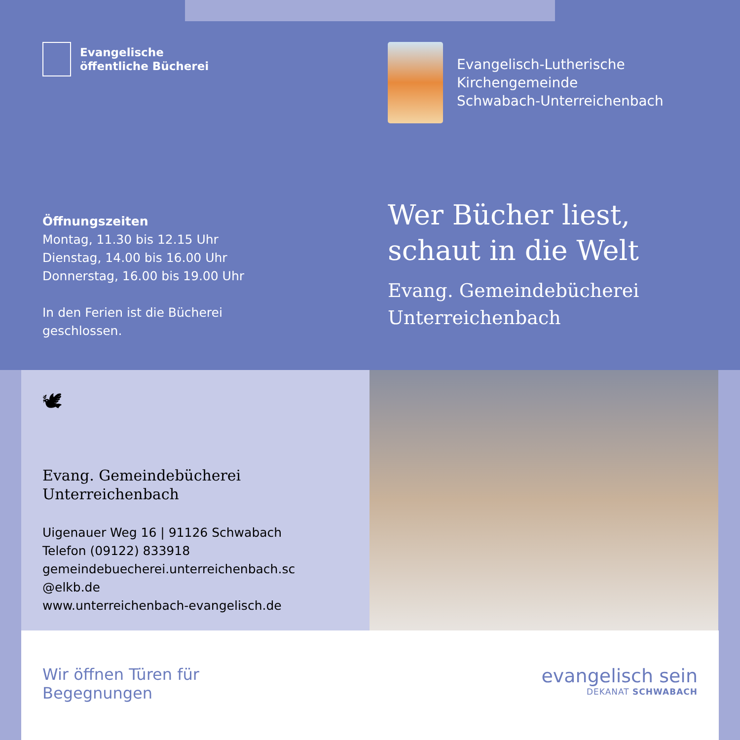Evangelische
öffentliche Bücherei
Evangelisch-Lutherische
Kirchengemeinde
Schwabach-Unterreichenbach
Öffnungszeiten
Montag, 11.30 bis 12.15 Uhr
Dienstag, 14.00 bis 16.00 Uhr
Donnerstag, 16.00 bis 19.00 Uhr
In den Ferien ist die Bücherei
geschlossen.
Wer Bücher liest,
schaut in die Welt
Evang. Gemeindebücherei
Unterreichenbach
🕊
Evang. Gemeindebücherei
Unterreichenbach
Uigenauer Weg 16 | 91126 Schwabach
Telefon (09122) 833918
gemeindebuecherei.unterreichenbach.sc
@elkb.de
www.unterreichenbach-evangelisch.de
Wir öffnen Türen für
Begegnungen
evangelisch sein
DEKANAT SCHWABACH